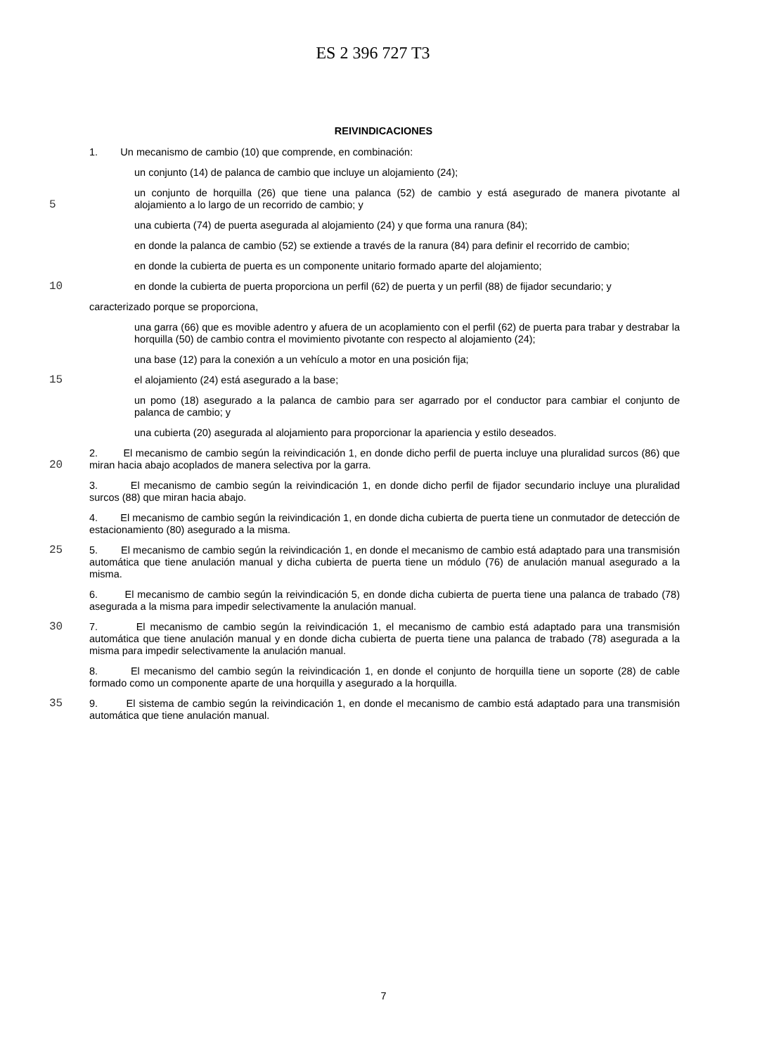ES 2 396 727 T3
REIVINDICACIONES
1. Un mecanismo de cambio (10) que comprende, en combinación:
un conjunto (14) de palanca de cambio que incluye un alojamiento (24);
5
un conjunto de horquilla (26) que tiene una palanca (52) de cambio y está asegurado de manera pivotante al alojamiento a lo largo de un recorrido de cambio; y
una cubierta (74) de puerta asegurada al alojamiento (24) y que forma una ranura (84);
en donde la palanca de cambio (52) se extiende a través de la ranura (84) para definir el recorrido de cambio;
en donde la cubierta de puerta es un componente unitario formado aparte del alojamiento;
10 en donde la cubierta de puerta proporciona un perfil (62) de puerta y un perfil (88) de fijador secundario; y
caracterizado porque se proporciona,
una garra (66) que es movible adentro y afuera de un acoplamiento con el perfil (62) de puerta para trabar y destrabar la horquilla (50) de cambio contra el movimiento pivotante con respecto al alojamiento (24);
una base (12) para la conexión a un vehículo a motor en una posición fija;
15 el alojamiento (24) está asegurado a la base;
un pomo (18) asegurado a la palanca de cambio para ser agarrado por el conductor para cambiar el conjunto de palanca de cambio; y
una cubierta (20) asegurada al alojamiento para proporcionar la apariencia y estilo deseados.
20
2. El mecanismo de cambio según la reivindicación 1, en donde dicho perfil de puerta incluye una pluralidad surcos (86) que miran hacia abajo acoplados de manera selectiva por la garra.
3. El mecanismo de cambio según la reivindicación 1, en donde dicho perfil de fijador secundario incluye una pluralidad surcos (88) que miran hacia abajo.
4. El mecanismo de cambio según la reivindicación 1, en donde dicha cubierta de puerta tiene un conmutador de detección de estacionamiento (80) asegurado a la misma.
25 5. El mecanismo de cambio según la reivindicación 1, en donde el mecanismo de cambio está adaptado para una transmisión automática que tiene anulación manual y dicha cubierta de puerta tiene un módulo (76) de anulación manual asegurado a la misma.
6. El mecanismo de cambio según la reivindicación 5, en donde dicha cubierta de puerta tiene una palanca de trabado (78) asegurada a la misma para impedir selectivamente la anulación manual.
30 7. El mecanismo de cambio según la reivindicación 1, el mecanismo de cambio está adaptado para una transmisión automática que tiene anulación manual y en donde dicha cubierta de puerta tiene una palanca de trabado (78) asegurada a la misma para impedir selectivamente la anulación manual.
8. El mecanismo del cambio según la reivindicación 1, en donde el conjunto de horquilla tiene un soporte (28) de cable formado como un componente aparte de una horquilla y asegurado a la horquilla.
35 9. El sistema de cambio según la reivindicación 1, en donde el mecanismo de cambio está adaptado para una transmisión automática que tiene anulación manual.
7